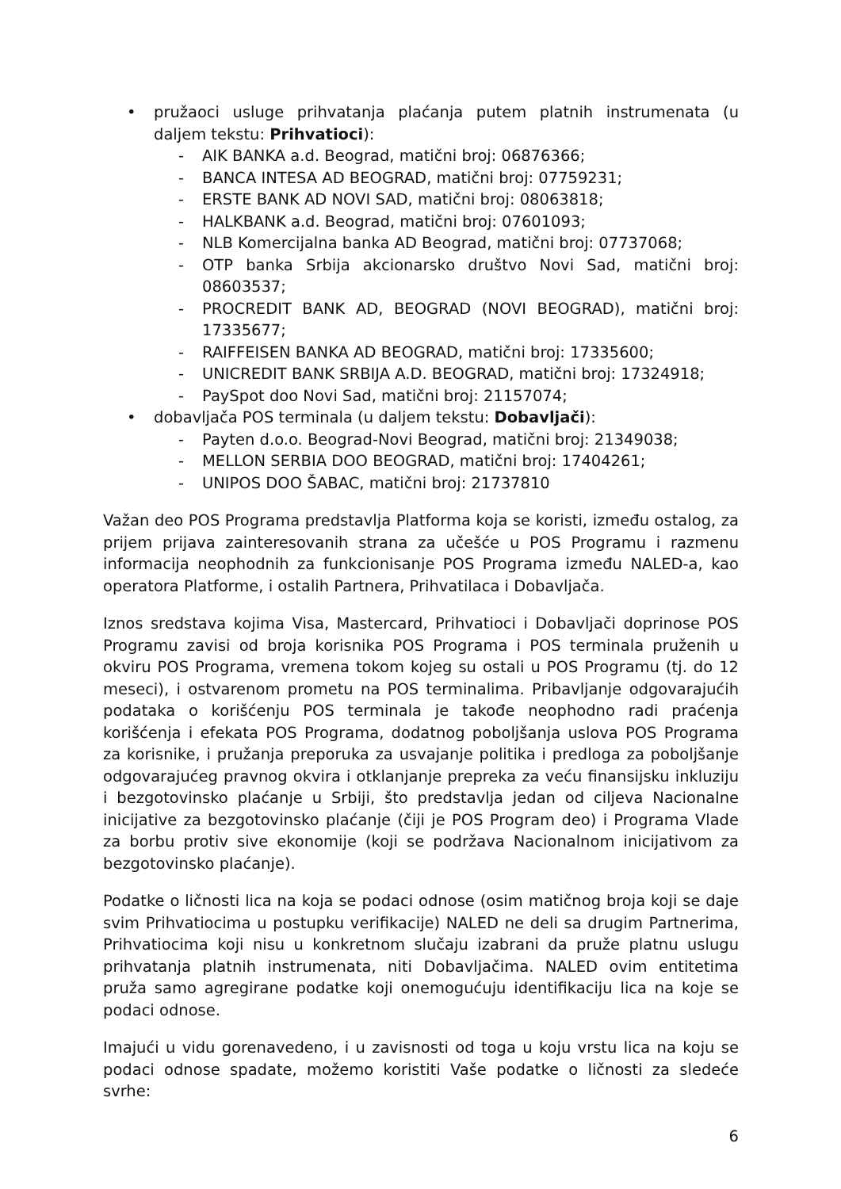• pružaoci usluge prihvatanja plaćanja putem platnih instrumenata (u daljem tekstu: Prihvatioci):
- AIK BANKA a.d. Beograd, matični broj: 06876366;
- BANCA INTESA AD BEOGRAD, matični broj: 07759231;
- ERSTE BANK AD NOVI SAD, matični broj: 08063818;
- HALKBANK a.d. Beograd, matični broj: 07601093;
- NLB Komercijalna banka AD Beograd, matični broj: 07737068;
- OTP banka Srbija akcionarsko društvo Novi Sad, matični broj: 08603537;
- PROCREDIT BANK AD, BEOGRAD (NOVI BEOGRAD), matični broj: 17335677;
- RAIFFEISEN BANKA AD BEOGRAD, matični broj: 17335600;
- UNICREDIT BANK SRBIJA A.D. BEOGRAD, matični broj: 17324918;
- PaySpot doo Novi Sad, matični broj: 21157074;
• dobavljača POS terminala (u daljem tekstu: Dobavljači):
- Payten d.o.o. Beograd-Novi Beograd, matični broj: 21349038;
- MELLON SERBIA DOO BEOGRAD, matični broj: 17404261;
- UNIPOS DOO ŠABAC, matični broj: 21737810
Važan deo POS Programa predstavlja Platforma koja se koristi, između ostalog, za prijem prijava zainteresovanih strana za učešće u POS Programu i razmenu informacija neophodnih za funkcionisanje POS Programa između NALED-a, kao operatora Platforme, i ostalih Partnera, Prihvatilaca i Dobavljača.
Iznos sredstava kojima Visa, Mastercard, Prihvatioci i Dobavljači doprinose POS Programu zavisi od broja korisnika POS Programa i POS terminala pruženih u okviru POS Programa, vremena tokom kojeg su ostali u POS Programu (tj. do 12 meseci), i ostvarenom prometu na POS terminalima. Pribavljanje odgovarajućih podataka o korišćenju POS terminala je takođe neophodno radi praćenja korišćenja i efekata POS Programa, dodatnog poboljšanja uslova POS Programa za korisnike, i pružanja preporuka za usvajanje politika i predloga za poboljšanje odgovarajućeg pravnog okvira i otklanjanje prepreka za veću finansijsku inkluziju i bezgotovinsko plaćanje u Srbiji, što predstavlja jedan od ciljeva Nacionalne inicijative za bezgotovinsko plaćanje (čiji je POS Program deo) i Programa Vlade za borbu protiv sive ekonomije (koji se podržava Nacionalnom inicijativom za bezgotovinsko plaćanje).
Podatke o ličnosti lica na koja se podaci odnose (osim matičnog broja koji se daje svim Prihvatiocima u postupku verifikacije) NALED ne deli sa drugim Partnerima, Prihvatiocima koji nisu u konkretnom slučaju izabrani da pruže platnu uslugu prihvatanja platnih instrumenata, niti Dobavljačima. NALED ovim entitetima pruža samo agregirane podatke koji onemogućuju identifikaciju lica na koje se podaci odnose.
Imajući u vidu gorenavedeno, i u zavisnosti od toga u koju vrstu lica na koju se podaci odnose spadate, možemo koristiti Vaše podatke o ličnosti za sledeće svrhe:
6